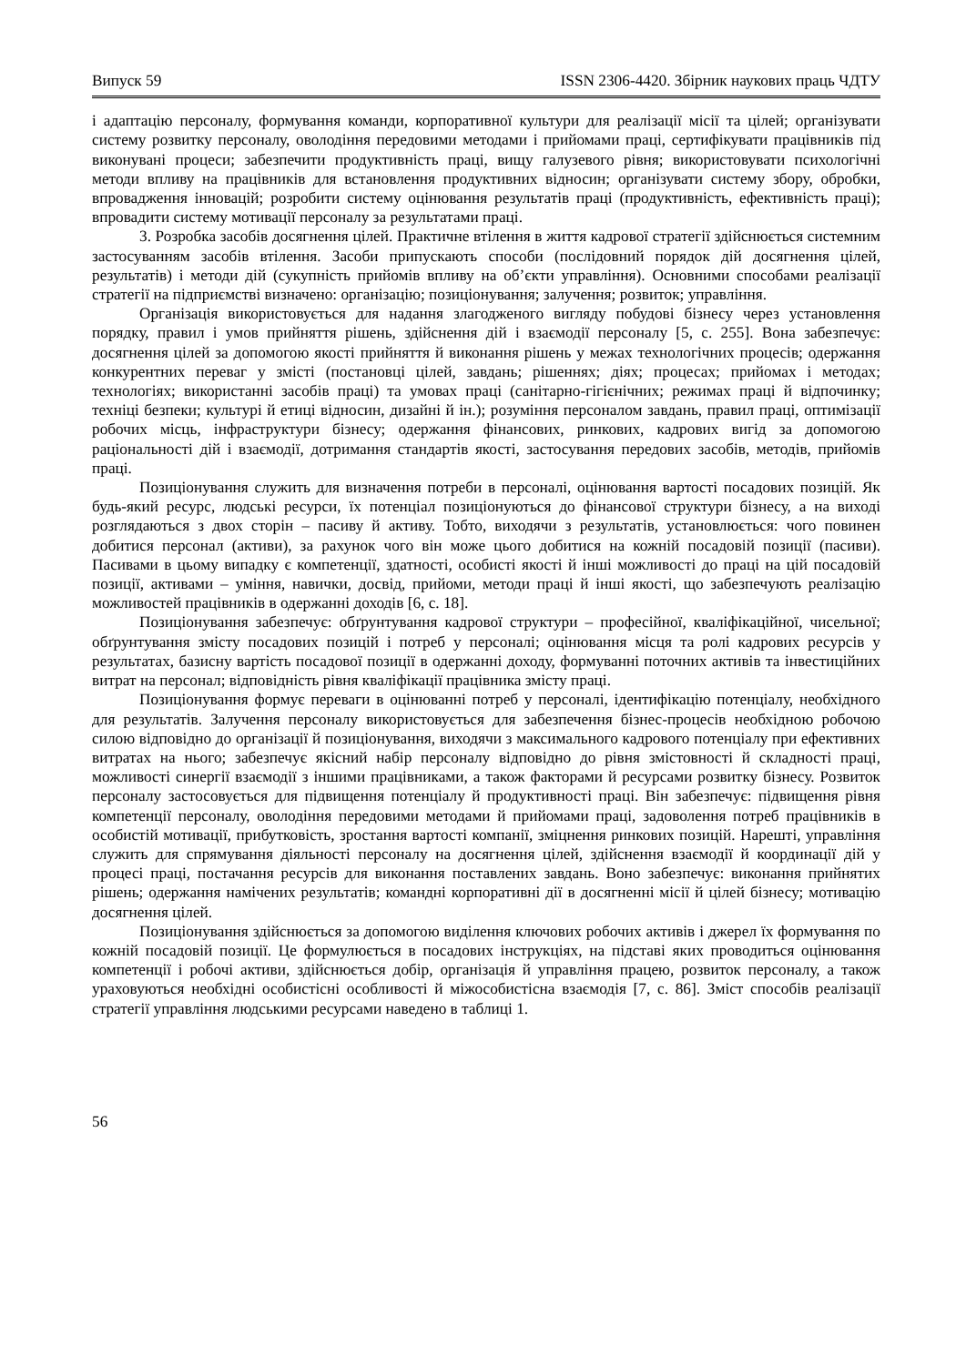Випуск 59 ISSN 2306-4420. Збірник наукових праць ЧДТУ
і адаптацію персоналу, формування команди, корпоративної культури для реалізації місії та цілей; організувати систему розвитку персоналу, оволодіння передовими методами і прийомами праці, сертифікувати працівників під виконувані процеси; забезпечити продуктивність праці, вищу галузевого рівня; використовувати психологічні методи впливу на працівників для встановлення продуктивних відносин; організувати систему збору, обробки, впровадження інновацій; розробити систему оцінювання результатів праці (продуктивність, ефективність праці); впровадити систему мотивації персоналу за результатами праці.
3. Розробка засобів досягнення цілей. Практичне втілення в життя кадрової стратегії здійснюється системним застосуванням засобів втілення. Засоби припускають способи (послідовний порядок дій досягнення цілей, результатів) і методи дій (сукупність прийомів впливу на об’єкти управління). Основними способами реалізації стратегії на підприємстві визначено: організацію; позиціонування; залучення; розвиток; управління.
Організація використовується для надання злагодженого вигляду побудові бізнесу через установлення порядку, правил і умов прийняття рішень, здійснення дій і взаємодії персоналу [5, с. 255]. Вона забезпечує: досягнення цілей за допомогою якості прийняття й виконання рішень у межах технологічних процесів; одержання конкурентних переваг у змісті (постановці цілей, завдань; рішеннях; діях; процесах; прийомах і методах; технологіях; використанні засобів праці) та умовах праці (санітарно-гігієнічних; режимах праці й відпочинку; техніці безпеки; культурі й етиці відносин, дизайні й ін.); розуміння персоналом завдань, правил праці, оптимізації робочих місць, інфраструктури бізнесу; одержання фінансових, ринкових, кадрових вигід за допомогою раціональності дій і взаємодії, дотримання стандартів якості, застосування передових засобів, методів, прийомів праці.
Позиціонування служить для визначення потреби в персоналі, оцінювання вартості посадових позицій. Як будь-який ресурс, людські ресурси, їх потенціал позиціонуються до фінансової структури бізнесу, а на виході розглядаються з двох сторін – пасиву й активу. Тобто, виходячи з результатів, установлюється: чого повинен добитися персонал (активи), за рахунок чого він може цього добитися на кожній посадовій позиції (пасиви). Пасивами в цьому випадку є компетенції, здатності, особисті якості й інші можливості до праці на цій посадовій позиції, активами – уміння, навички, досвід, прийоми, методи праці й інші якості, що забезпечують реалізацію можливостей працівників в одержанні доходів [6, с. 18].
Позиціонування забезпечує: обґрунтування кадрової структури – професійної, кваліфікаційної, чисельної; обґрунтування змісту посадових позицій і потреб у персоналі; оцінювання місця та ролі кадрових ресурсів у результатах, базисну вартість посадової позиції в одержанні доходу, формуванні поточних активів та інвестиційних витрат на персонал; відповідність рівня кваліфікації працівника змісту праці.
Позиціонування формує переваги в оцінюванні потреб у персоналі, ідентифікацію потенціалу, необхідного для результатів. Залучення персоналу використовується для забезпечення бізнес-процесів необхідною робочою силою відповідно до організації й позиціонування, виходячи з максимального кадрового потенціалу при ефективних витратах на нього; забезпечує якісний набір персоналу відповідно до рівня змістовності й складності праці, можливості синергії взаємодії з іншими працівниками, а також факторами й ресурсами розвитку бізнесу. Розвиток персоналу застосовується для підвищення потенціалу й продуктивності праці. Він забезпечує: підвищення рівня компетенції персоналу, оволодіння передовими методами й прийомами праці, задоволення потреб працівників в особистій мотивації, прибутковість, зростання вартості компанії, зміцнення ринкових позицій. Нарешті, управління служить для спрямування діяльності персоналу на досягнення цілей, здійснення взаємодії й координації дій у процесі праці, постачання ресурсів для виконання поставлених завдань. Воно забезпечує: виконання прийнятих рішень; одержання намічених результатів; командні корпоративні дії в досягненні місії й цілей бізнесу; мотивацію досягнення цілей.
Позиціонування здійснюється за допомогою виділення ключових робочих активів і джерел їх формування по кожній посадовій позиції. Це формулюється в посадових інструкціях, на підставі яких проводиться оцінювання компетенції і робочі активи, здійснюється добір, організація й управління працею, розвиток персоналу, а також ураховуються необхідні особистісні особливості й міжособистісна взаємодія [7, с. 86]. Зміст способів реалізації стратегії управління людськими ресурсами наведено в таблиці 1.
56